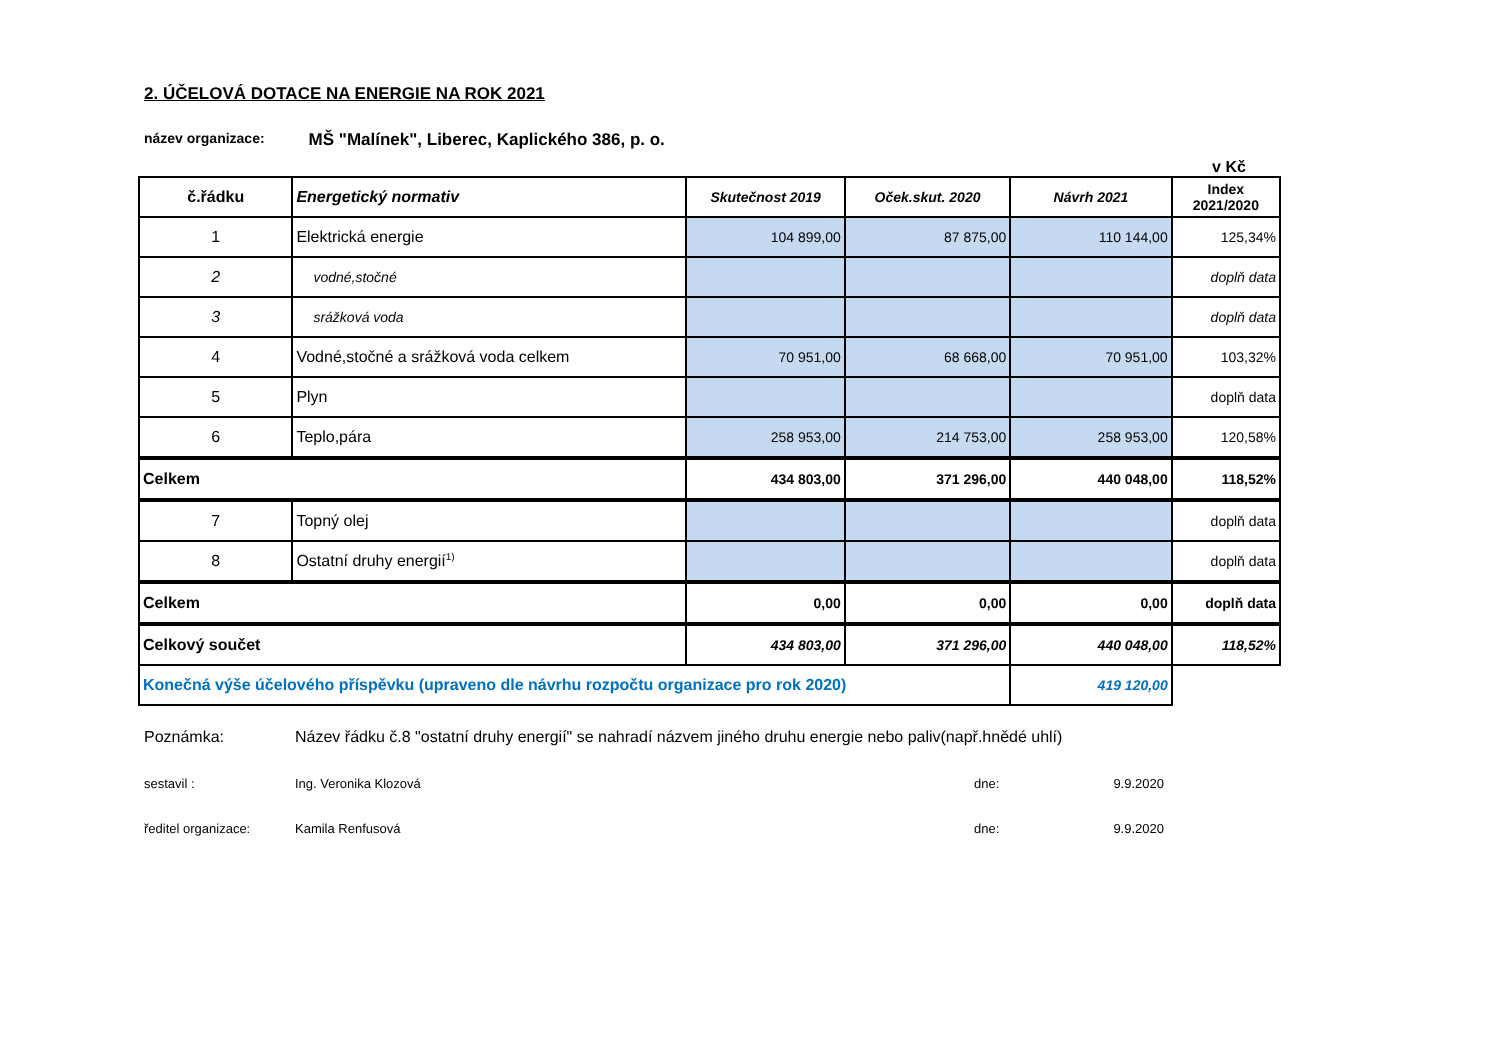2. ÚČELOVÁ DOTACE NA ENERGIE NA ROK 2021
název organizace: MŠ "Malínek", Liberec, Kaplického 386, p. o.
v Kč
| č.řádku | Energetický normativ | Skutečnost 2019 | Oček.skut. 2020 | Návrh 2021 | Index 2021/2020 |
| --- | --- | --- | --- | --- | --- |
| 1 | Elektrická energie | 104 899,00 | 87 875,00 | 110 144,00 | 125,34% |
| 2 | vodné,stočné | | | | doplň data |
| 3 | srážková voda | | | | doplň data |
| 4 | Vodné,stočné a srážková voda celkem | 70 951,00 | 68 668,00 | 70 951,00 | 103,32% |
| 5 | Plyn | | | | doplň data |
| 6 | Teplo,pára | 258 953,00 | 214 753,00 | 258 953,00 | 120,58% |
| Celkem | | 434 803,00 | 371 296,00 | 440 048,00 | 118,52% |
| 7 | Topný olej | | | | doplň data |
| 8 | Ostatní druhy energií<sup>1)</sup> | | | | doplň data |
| Celkem | | 0,00 | 0,00 | 0,00 | doplň data |
| Celkový součet | | 434 803,00 | 371 296,00 | 440 048,00 | 118,52% |
| Konečná výše účelového příspěvku (upraveno dle návrhu rozpočtu organizace pro rok 2020) | | | | 419 120,00 | |
Poznámka: Název řádku č.8 "ostatní druhy energií" se nahradí názvem jiného druhu energie nebo paliv(např.hnědé uhlí)
sestavil : Ing. Veronika Klozová dne: 9.9.2020
ředitel organizace: Kamila Renfusová dne: 9.9.2020